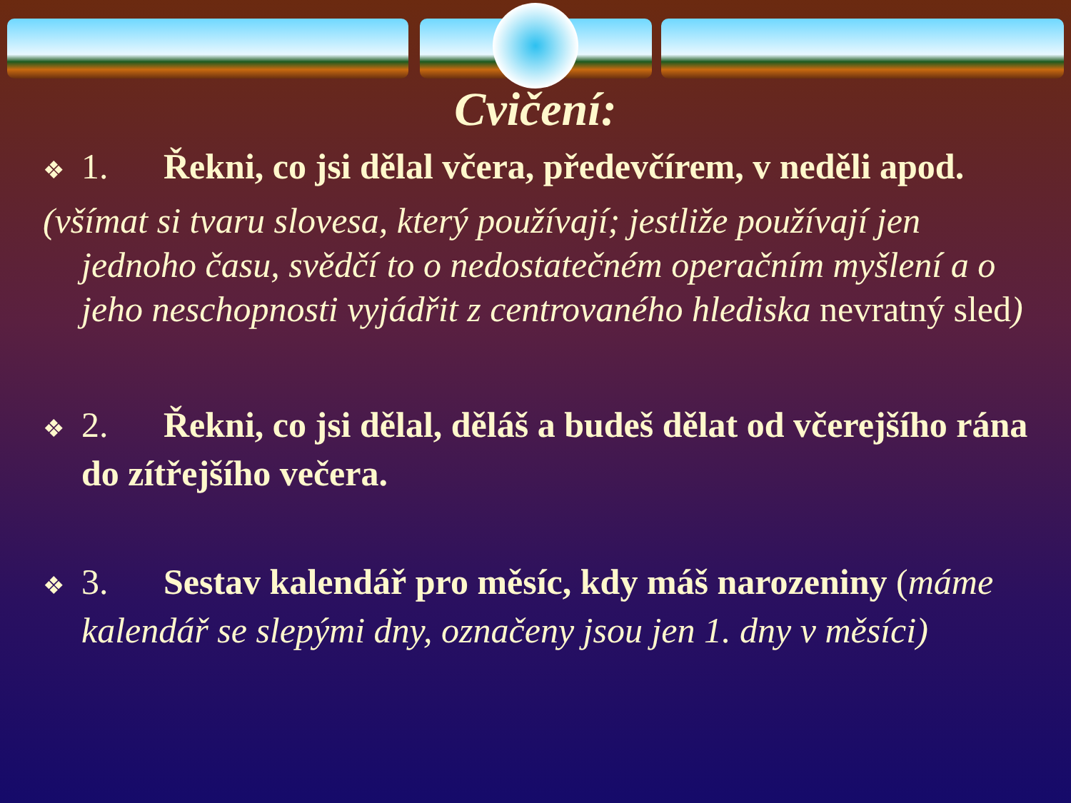Cvičení:
❖ 1. Řekni, co jsi dělal včera, předevčírem, v neděli apod.
(všímat si tvaru slovesa, který používají; jestliže používají jen jednoho času, svědčí to o nedostatečném operačním myšlení a o jeho neschopnosti vyjádřit z centrovaného hlediska nevratný sled)
❖ 2. Řekni, co jsi dělal, děláš a budeš dělat od včerejšího rána do zítřejšího večera.
❖ 3. Sestav kalendář pro měsíc, kdy máš narozeniny (máme kalendář se slepými dny, označeny jsou jen 1. dny v měsíci)